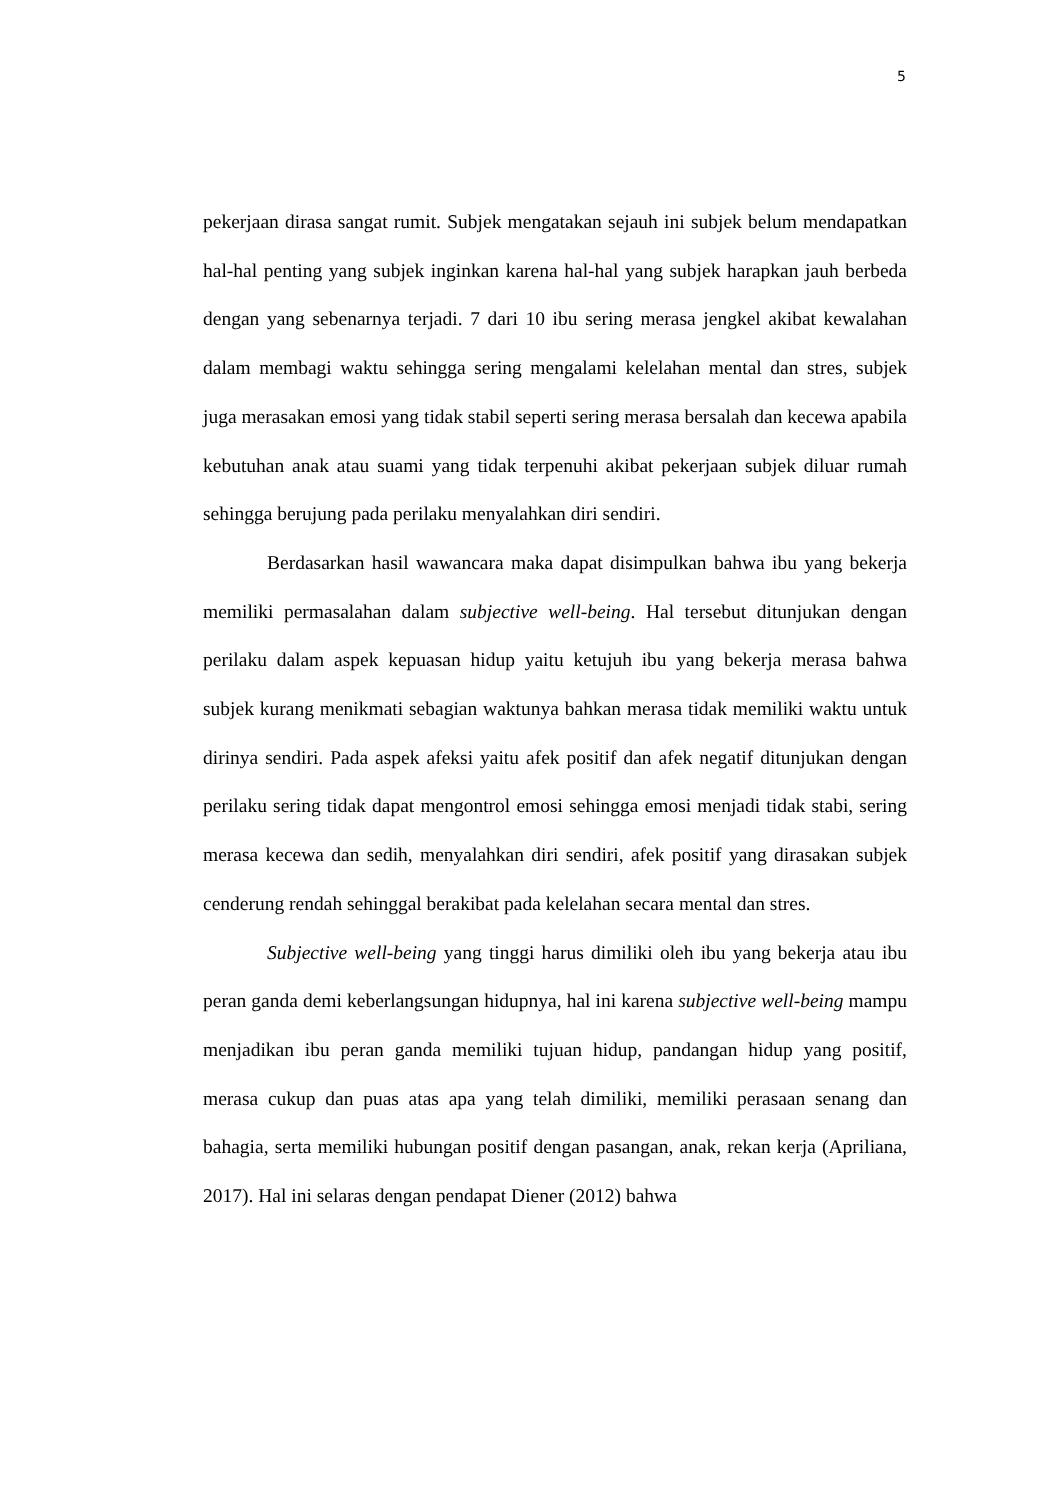5
pekerjaan dirasa sangat rumit. Subjek mengatakan sejauh ini subjek belum mendapatkan hal-hal penting yang subjek inginkan karena hal-hal yang subjek harapkan jauh berbeda dengan yang sebenarnya terjadi. 7 dari 10 ibu sering merasa jengkel akibat kewalahan dalam membagi waktu sehingga sering mengalami kelelahan mental dan stres, subjek juga merasakan emosi yang tidak stabil seperti sering merasa bersalah dan kecewa apabila kebutuhan anak atau suami yang tidak terpenuhi akibat pekerjaan subjek diluar rumah sehingga berujung pada perilaku menyalahkan diri sendiri.
Berdasarkan hasil wawancara maka dapat disimpulkan bahwa ibu yang bekerja memiliki permasalahan dalam subjective well-being. Hal tersebut ditunjukan dengan perilaku dalam aspek kepuasan hidup yaitu ketujuh ibu yang bekerja merasa bahwa subjek kurang menikmati sebagian waktunya bahkan merasa tidak memiliki waktu untuk dirinya sendiri. Pada aspek afeksi yaitu afek positif dan afek negatif ditunjukan dengan perilaku sering tidak dapat mengontrol emosi sehingga emosi menjadi tidak stabi, sering merasa kecewa dan sedih, menyalahkan diri sendiri, afek positif yang dirasakan subjek cenderung rendah sehinggal berakibat pada kelelahan secara mental dan stres.
Subjective well-being yang tinggi harus dimiliki oleh ibu yang bekerja atau ibu peran ganda demi keberlangsungan hidupnya, hal ini karena subjective well-being mampu menjadikan ibu peran ganda memiliki tujuan hidup, pandangan hidup yang positif, merasa cukup dan puas atas apa yang telah dimiliki, memiliki perasaan senang dan bahagia, serta memiliki hubungan positif dengan pasangan, anak, rekan kerja (Apriliana, 2017). Hal ini selaras dengan pendapat Diener (2012) bahwa